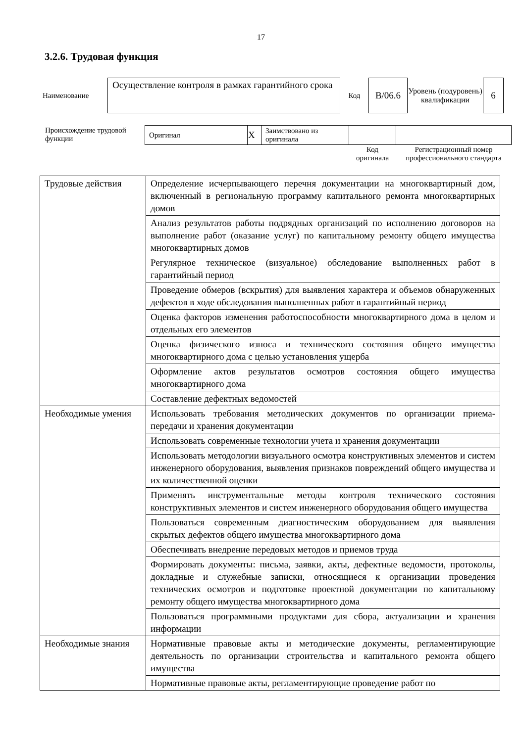17
3.2.6. Трудовая функция
| Наименование | Осуществление контроля в рамках гарантийного срока | Код | B/06.6 | Уровень (подуровень) квалификации | 6 |
| Происхождение трудовой функции | Оригинал | X | Заимствовано из оригинала | | |
| | | | | Код оригинала | Регистрационный номер профессионального стандарта |
| Трудовые действия | Определение исчерпывающего перечня документации на многоквартирный дом, включенный в региональную программу капитального ремонта многоквартирных домов |
| | Анализ результатов работы подрядных организаций по исполнению договоров на выполнение работ (оказание услуг) по капитальному ремонту общего имущества многоквартирных домов |
| | Регулярное техническое (визуальное) обследование выполненных работ в гарантийный период |
| | Проведение обмеров (вскрытия) для выявления характера и объемов обнаруженных дефектов в ходе обследования выполненных работ в гарантийный период |
| | Оценка факторов изменения работоспособности многоквартирного дома в целом и отдельных его элементов |
| | Оценка физического износа и технического состояния общего имущества многоквартирного дома с целью установления ущерба |
| | Оформление актов результатов осмотров состояния общего имущества многоквартирного дома |
| | Составление дефектных ведомостей |
| Необходимые умения | Использовать требования методических документов по организации приема-передачи и хранения документации |
| | Использовать современные технологии учета и хранения документации |
| | Использовать методологии визуального осмотра конструктивных элементов и систем инженерного оборудования, выявления признаков повреждений общего имущества и их количественной оценки |
| | Применять инструментальные методы контроля технического состояния конструктивных элементов и систем инженерного оборудования общего имущества |
| | Пользоваться современным диагностическим оборудованием для выявления скрытых дефектов общего имущества многоквартирного дома |
| | Обеспечивать внедрение передовых методов и приемов труда |
| | Формировать документы: письма, заявки, акты, дефектные ведомости, протоколы, докладные и служебные записки, относящиеся к организации проведения технических осмотров и подготовке проектной документации по капитальному ремонту общего имущества многоквартирного дома |
| | Пользоваться программными продуктами для сбора, актуализации и хранения информации |
| Необходимые знания | Нормативные правовые акты и методические документы, регламентирующие деятельность по организации строительства и капитального ремонта общего имущества |
| | Нормативные правовые акты, регламентирующие проведение работ по |